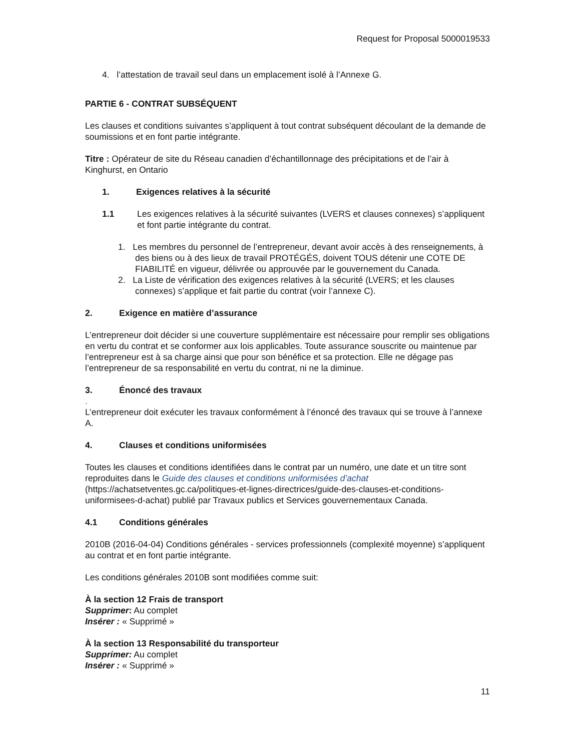Request for Proposal 5000019533
4. l’attestation de travail seul dans un emplacement isolé à l’Annexe G.
PARTIE 6 - CONTRAT SUBSÉQUENT
Les clauses et conditions suivantes s’appliquent à tout contrat subséquent découlant de la demande de soumissions et en font partie intégrante.
Titre : Opérateur de site du Réseau canadien d’échantillonnage des précipitations et de l’air à Kinghurst, en Ontario
1. Exigences relatives à la sécurité
1.1 Les exigences relatives à la sécurité suivantes (LVERS et clauses connexes) s’appliquent et font partie intégrante du contrat.
1. Les membres du personnel de l’entrepreneur, devant avoir accès à des renseignements, à des biens ou à des lieux de travail PROTÉGÉS, doivent TOUS détenir une COTE DE FIABILITÉ en vigueur, délivrée ou approuvée par le gouvernement du Canada.
2. La Liste de vérification des exigences relatives à la sécurité (LVERS; et les clauses connexes) s’applique et fait partie du contrat (voir l’annexe C).
2. Exigence en matière d’assurance
L’entrepreneur doit décider si une couverture supplémentaire est nécessaire pour remplir ses obligations en vertu du contrat et se conformer aux lois applicables. Toute assurance souscrite ou maintenue par l’entrepreneur est à sa charge ainsi que pour son bénéfice et sa protection. Elle ne dégage pas l’entrepreneur de sa responsabilité en vertu du contrat, ni ne la diminue.
3. Énoncé des travaux
.
L’entrepreneur doit exécuter les travaux conformément à l’énoncé des travaux qui se trouve à l’annexe A.
4. Clauses et conditions uniformisées
Toutes les clauses et conditions identifiées dans le contrat par un numéro, une date et un titre sont reproduites dans le Guide des clauses et conditions uniformisées d’achat (https://achatsetventes.gc.ca/politiques-et-lignes-directrices/guide-des-clauses-et-conditions-uniformisees-d-achat) publié par Travaux publics et Services gouvernementaux Canada.
4.1 Conditions générales
2010B (2016-04-04) Conditions générales - services professionnels (complexité moyenne) s’appliquent au contrat et en font partie intégrante.
Les conditions générales 2010B sont modifiées comme suit:
À la section 12 Frais de transport
Supprimer: Au complet
Insérer : « Supprimé »
À la section 13 Responsabilité du transporteur
Supprimer: Au complet
Insérer : « Supprimé »
11